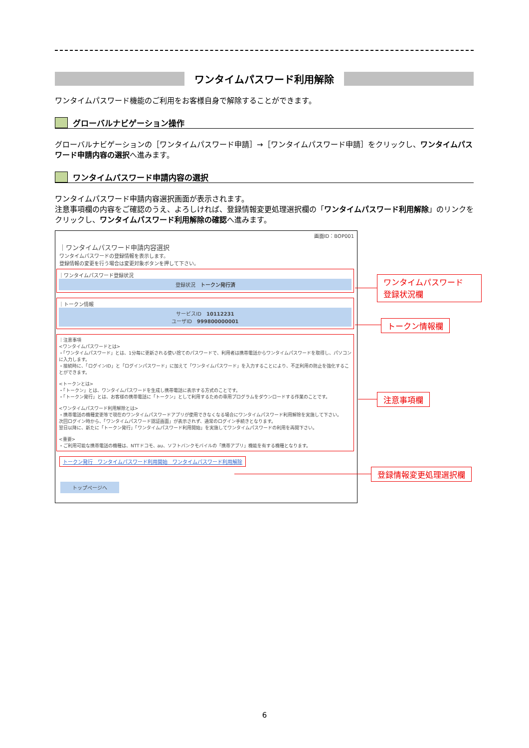ワンタイムパスワード利用解除
ワンタイムパスワード機能のご利用をお客様自身で解除することができます。
グローバルナビゲーション操作
グローバルナビゲーションの［ワンタイムパスワード申請］→［ワンタイムパスワード申請］をクリックし、ワンタイムパスワード申請内容の選択へ進みます。
ワンタイムパスワード申請内容の選択
ワンタイムパスワード申請内容選択画面が表示されます。
注意事項欄の内容をご確認のうえ、よろしければ、登録情報変更処理選択欄の「ワンタイムパスワード利用解除」のリンクをクリックし、ワンタイムパスワード利用解除の確認へ進みます。
画面ID：BOP001
｜ワンタイムパスワード申請内容選択
ワンタイムパスワードの登録情報を表示します。
登録情報の変更を行う場合は変更対象ボタンを押して下さい。
｜ワンタイムパスワード登録状況
登録状況　トークン発行済
｜トークン情報
サービスID　10112231
ユーザID　999800000001
｜注意事項
<ワンタイムパスワードとは>
・「ワンタイムパスワード」とは、1分毎に更新される使い捨てのパスワードで、利用者は携帯電話からワンタイムパスワードを取得し、パソコンに入力します。
・接続時に、「ログインID」と「ログインパスワード」に加えて「ワンタイムパスワード」を入力することにより、不正利用の防止を強化することができます。
<トークンとは>
・「トークン」とは、ワンタイムパスワードを生成し携帯電話に表示する方式のことです。
・「トークン発行」とは、お客様の携帯電話に「トークン」として利用するための専用プログラムをダウンロードする作業のことです。
<ワンタイムパスワード利用解除とは>
・携帯電話の機種変更等で現在のワンタイムパスワードアプリが使用できなくなる場合にワンタイムパスワード利用解除を実施して下さい。
次回ログイン時から、「ワンタイムパスワード認証画面」が表示されず、通常のログイン手続きとなります。
翌日以降に、新たに「トークン発行」「ワンタイムパスワード利用開始」を実施してワンタイムパスワードの利用を再開下さい。
<重要>
・ご利用可能な携帯電話の機種は、NTTドコモ、au、ソフトバンクモバイルの「携帯アプリ」機能を有する機種となります。
トークン発行　ワンタイムパスワード利用開始　ワンタイムパスワード利用解除
トップページへ
ワンタイムパスワード
登録状況欄
トークン情報欄
注意事項欄
登録情報変更処理選択欄
6